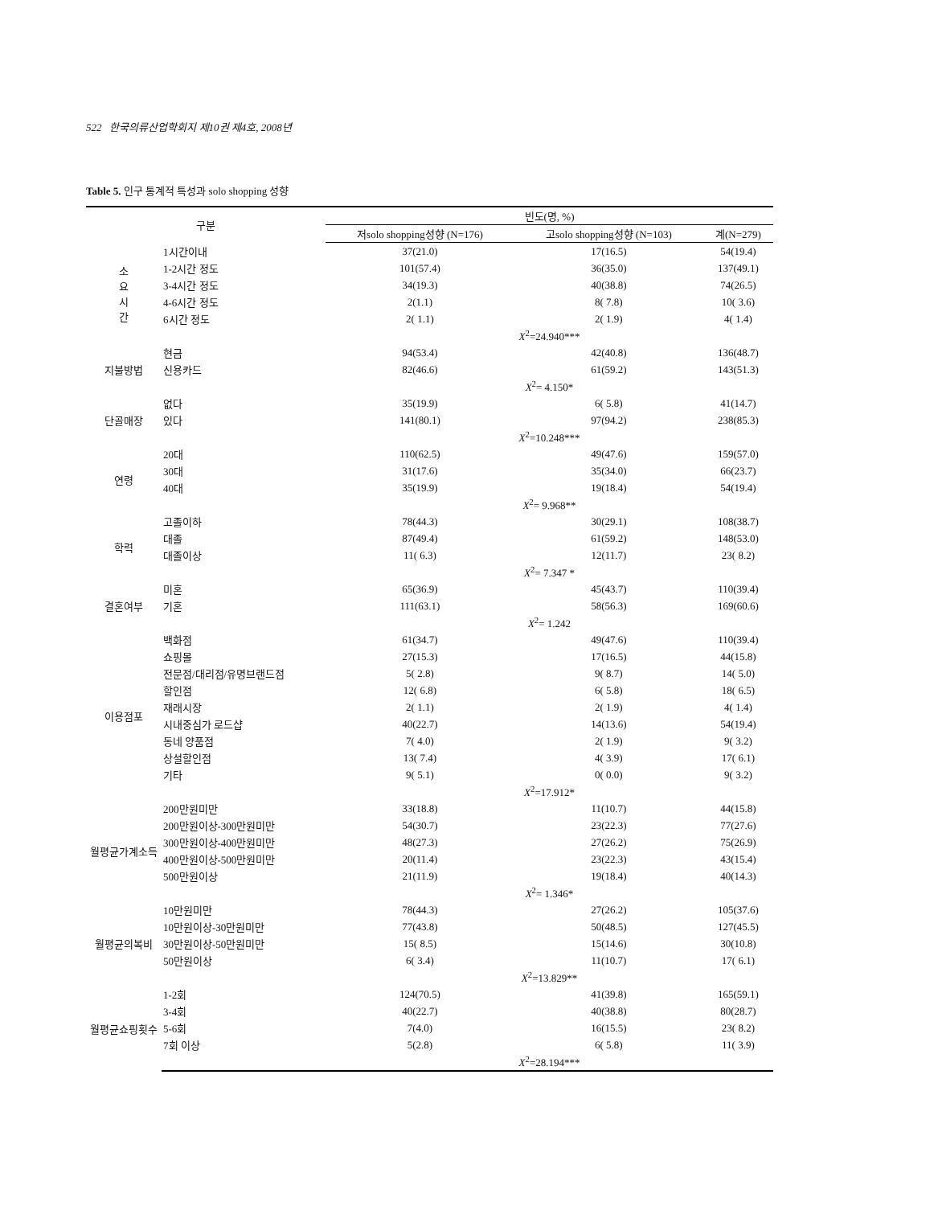522 한국의류산업학회지 제10권 제4호, 2008년
Table 5. 인구 통계적 특성과 solo shopping 성향
| 구분 | | 빈도(명, %) | | |
| --- | --- | --- | --- | --- |
| | | 저solo shopping성향 (N=176) | 고solo shopping성향 (N=103) | 계(N=279) |
| 소 요 시 간 | 1시간이내 | 37(21.0) | 17(16.5) | 54(19.4) |
| | 1-2시간 정도 | 101(57.4) | 36(35.0) | 137(49.1) |
| | 3-4시간 정도 | 34(19.3) | 40(38.8) | 74(26.5) |
| | 4-6시간 정도 | 2(1.1) | 8( 7.8) | 10( 3.6) |
| | 6시간 정도 | 2( 1.1) | 2( 1.9) | 4( 1.4) |
| | | X<sup>2</sup>=24.940*** | | |
| 지불방법 | 현금 | 94(53.4) | 42(40.8) | 136(48.7) |
| | 신용카드 | 82(46.6) | 61(59.2) | 143(51.3) |
| | | X<sup>2</sup>= 4.150* | | |
| 단골매장 | 없다 | 35(19.9) | 6( 5.8) | 41(14.7) |
| | 있다 | 141(80.1) | 97(94.2) | 238(85.3) |
| | | X<sup>2</sup>=10.248*** | | |
| 연령 | 20대 | 110(62.5) | 49(47.6) | 159(57.0) |
| | 30대 | 31(17.6) | 35(34.0) | 66(23.7) |
| | 40대 | 35(19.9) | 19(18.4) | 54(19.4) |
| | | X<sup>2</sup>= 9.968** | | |
| 학력 | 고졸이하 | 78(44.3) | 30(29.1) | 108(38.7) |
| | 대졸 | 87(49.4) | 61(59.2) | 148(53.0) |
| | 대졸이상 | 11( 6.3) | 12(11.7) | 23( 8.2) |
| | | X<sup>2</sup>= 7.347 * | | |
| 결혼여부 | 미혼 | 65(36.9) | 45(43.7) | 110(39.4) |
| | 기혼 | 111(63.1) | 58(56.3) | 169(60.6) |
| | | X<sup>2</sup>= 1.242 | | |
| 이용점포 | 백화점 | 61(34.7) | 49(47.6) | 110(39.4) |
| | 쇼핑몰 | 27(15.3) | 17(16.5) | 44(15.8) |
| | 전문점/대리점/유명브랜드점 | 5( 2.8) | 9( 8.7) | 14( 5.0) |
| | 할인점 | 12( 6.8) | 6( 5.8) | 18( 6.5) |
| | 재래시장 | 2( 1.1) | 2( 1.9) | 4( 1.4) |
| | 시내중심가 로드샵 | 40(22.7) | 14(13.6) | 54(19.4) |
| | 동네 양품점 | 7( 4.0) | 2( 1.9) | 9( 3.2) |
| | 상설할인점 | 13( 7.4) | 4( 3.9) | 17( 6.1) |
| | 기타 | 9( 5.1) | 0( 0.0) | 9( 3.2) |
| | | X<sup>2</sup>=17.912* | | |
| 월평균가계소득 | 200만원미만 | 33(18.8) | 11(10.7) | 44(15.8) |
| | 200만원이상-300만원미만 | 54(30.7) | 23(22.3) | 77(27.6) |
| | 300만원이상-400만원미만 | 48(27.3) | 27(26.2) | 75(26.9) |
| | 400만원이상-500만원미만 | 20(11.4) | 23(22.3) | 43(15.4) |
| | 500만원이상 | 21(11.9) | 19(18.4) | 40(14.3) |
| | | X<sup>2</sup>= 1.346* | | |
| 월평균의복비 | 10만원미만 | 78(44.3) | 27(26.2) | 105(37.6) |
| | 10만원이상-30만원미만 | 77(43.8) | 50(48.5) | 127(45.5) |
| | 30만원이상-50만원미만 | 15( 8.5) | 15(14.6) | 30(10.8) |
| | 50만원이상 | 6( 3.4) | 11(10.7) | 17( 6.1) |
| | | X<sup>2</sup>=13.829** | | |
| 월평균쇼핑횟수 | 1-2회 | 124(70.5) | 41(39.8) | 165(59.1) |
| | 3-4회 | 40(22.7) | 40(38.8) | 80(28.7) |
| | 5-6회 | 7(4.0) | 16(15.5) | 23( 8.2) |
| | 7회 이상 | 5(2.8) | 6( 5.8) | 11( 3.9) |
| | | X<sup>2</sup>=28.194*** | | |